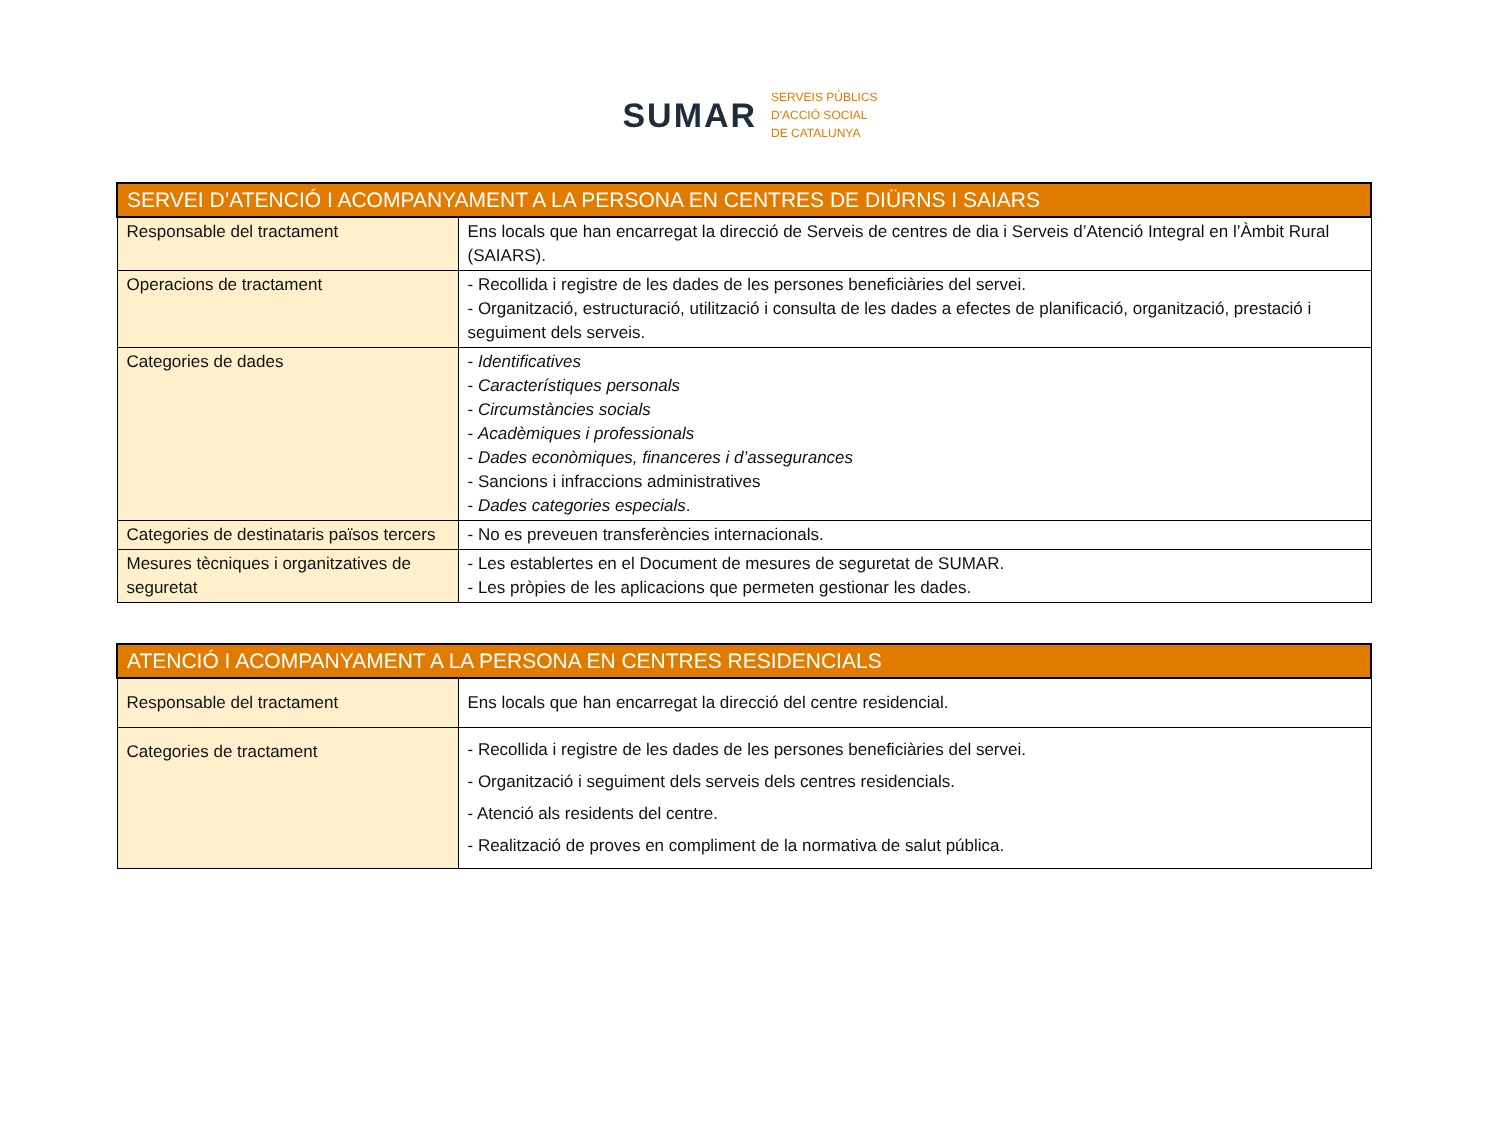SUMAR
SERVEIS PÚBLICS
D'ACCIÓ SOCIAL
DE CATALUNYA
| SERVEI D’ATENCIÓ I ACOMPANYAMENT A LA PERSONA EN CENTRES DE DIÜRNS I SAIARS | |
| Responsable del tractament | Ens locals que han encarregat la direcció de Serveis de centres de dia i Serveis d’Atenció Integral en l’Àmbit Rural (SAIARS). |
| Operacions de tractament | - Recollida i registre de les dades de les persones beneficiàries del servei. - Organització, estructuració, utilització i consulta de les dades a efectes de planificació, organització, prestació i seguiment dels serveis. |
| Categories de dades | - Identificatives - Característiques personals - Circumstàncies socials - Acadèmiques i professionals - Dades econòmiques, financeres i d’assegurances - Sancions i infraccions administratives - Dades categories especials . |
| Categories de destinataris països tercers | - No es preveuen transferències internacionals. |
| Mesures tècniques i organitzatives de seguretat | - Les establertes en el Document de mesures de seguretat de SUMAR. - Les pròpies de les aplicacions que permeten gestionar les dades. |
| ATENCIÓ I ACOMPANYAMENT A LA PERSONA EN CENTRES RESIDENCIALS | |
| Responsable del tractament | Ens locals que han encarregat la direcció del centre residencial. |
| Categories de tractament | - Recollida i registre de les dades de les persones beneficiàries del servei. - Organització i seguiment dels serveis dels centres residencials. - Atenció als residents del centre. - Realització de proves en compliment de la normativa de salut pública. |